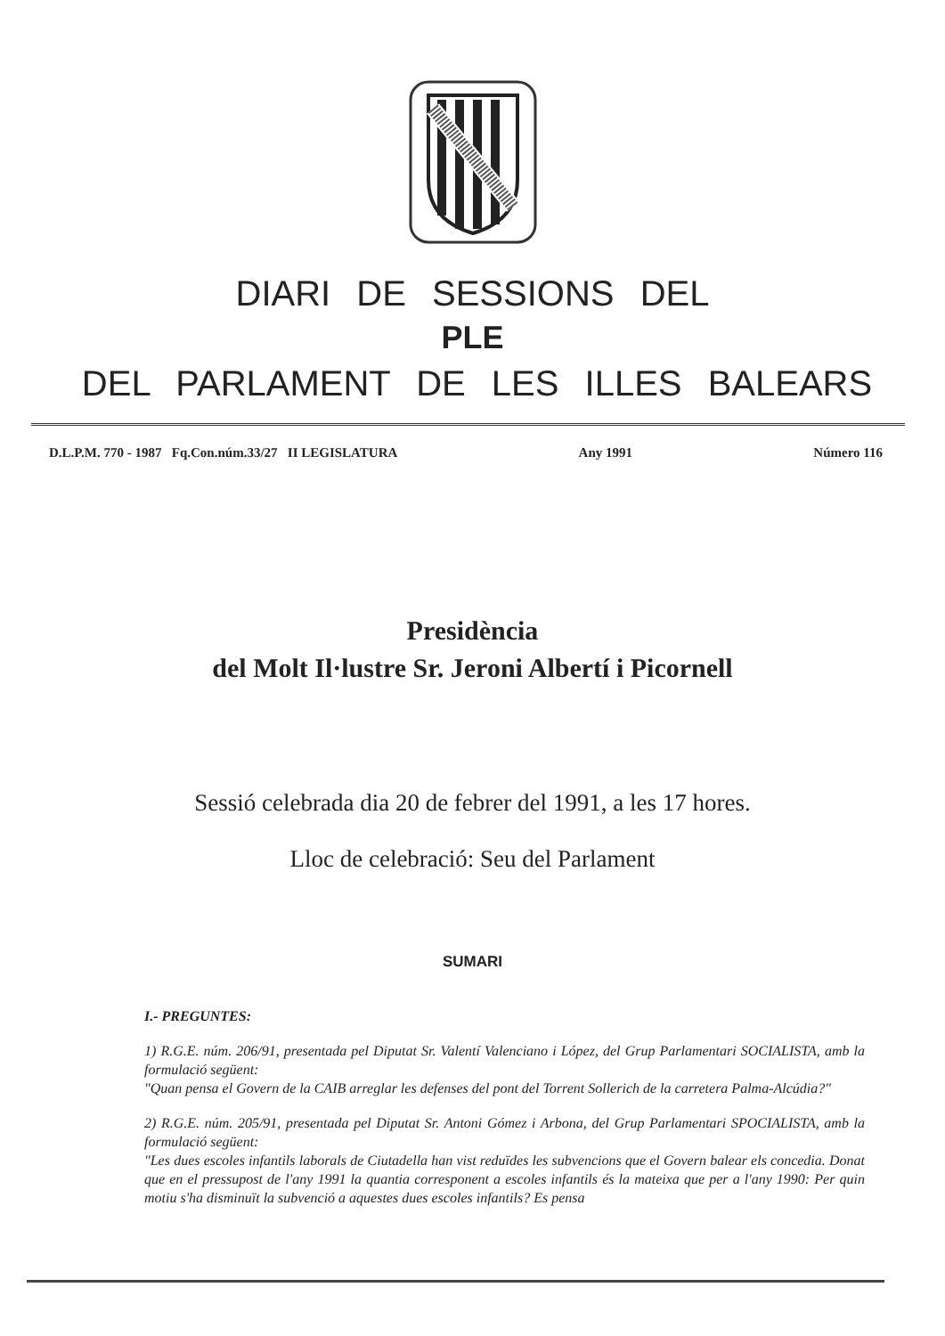DIARI DE SESSIONS DEL
PLE
DEL PARLAMENT DE LES ILLES BALEARS
D.L.P.M. 770 - 1987 Fq.Con.núm.33/27 II LEGISLATURA Any 1991 Número 116
Presidència
del Molt Il·lustre Sr. Jeroni Albertí i Picornell
Sessió celebrada dia 20 de febrer del 1991, a les 17 hores.
Lloc de celebració: Seu del Parlament
SUMARI
I.- PREGUNTES:
1) R.G.E. núm. 206/91, presentada pel Diputat Sr. Valentí Valenciano i López, del Grup Parlamentari SOCIALISTA, amb la formulació següent:
"Quan pensa el Govern de la CAIB arreglar les defenses del pont del Torrent Sollerich de la carretera Palma-Alcúdia?"
2) R.G.E. núm. 205/91, presentada pel Diputat Sr. Antoni Gómez i Arbona, del Grup Parlamentari SPOCIALISTA, amb la formulació següent:
"Les dues escoles infantils laborals de Ciutadella han vist reduïdes les subvencions que el Govern balear els concedia. Donat que en el pressupost de l'any 1991 la quantia corresponent a escoles infantils és la mateixa que per a l'any 1990: Per quin motiu s'ha disminuït la subvenció a aquestes dues escoles infantils? Es pensa